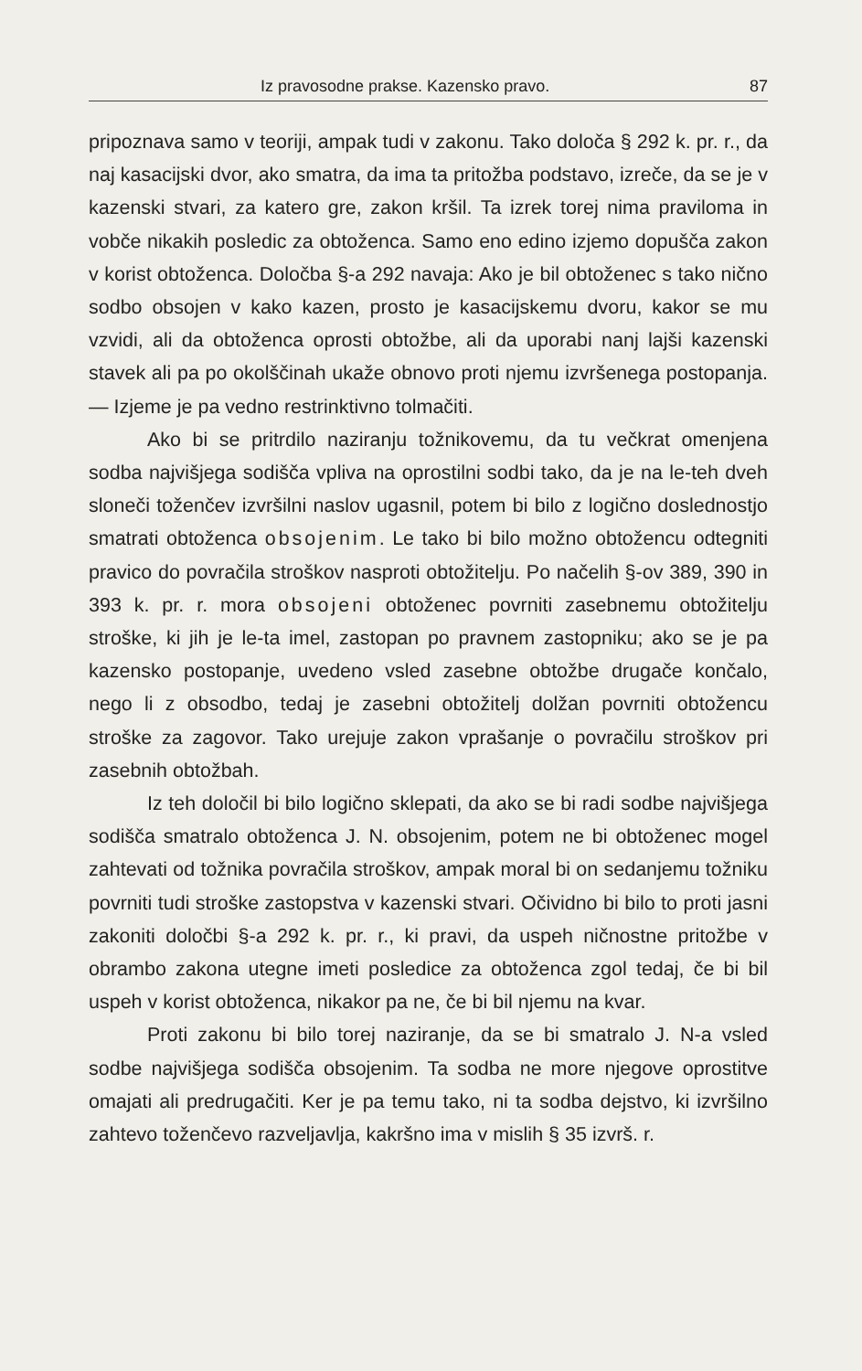Iz pravosodne prakse. Kazensko pravo. 87
pripoznava samo v teoriji, ampak tudi v zakonu. Tako določa § 292 k. pr. r., da naj kasacijski dvor, ako smatra, da ima ta pritožba podstavo, izreče, da se je v kazenski stvari, za katero gre, zakon kršil. Ta izrek torej nima praviloma in vobče nikakih posledic za obtoženca. Samo eno edino izjemo dopušča zakon v korist obtoženca. Določba §-a 292 navaja: Ako je bil obtoženec s tako nično sodbo obsojen v kako kazen, prosto je kasacijskemu dvoru, kakor se mu vzvidi, ali da obtoženca oprosti obtožbe, ali da uporabi nanj lajši kazenski stavek ali pa po okolščinah ukaže obnovo proti njemu izvršenega postopanja. — Izjeme je pa vedno restrinktivno tolmačiti.
Ako bi se pritrdilo naziranju tožnikovemu, da tu večkrat omenjena sodba najvišjega sodišča vpliva na oprostilni sodbi tako, da je na le-teh dveh sloneči tožen­čev izvršilni naslov ugasnil, potem bi bilo z logično doslednostjo smatrati obtoženca obsojenim. Le tako bi bilo možno obtožencu odtegniti pravico do povračila stroškov nasproti obtožitelju. Po načelih §-ov 389, 390 in 393 k. pr. r. mora obsojeni obtoženec povrniti zasebnemu obtožitelju stroške, ki jih je le-ta imel, zastopan po pravnem zastopniku; ako se je pa kazensko postopanje, uvedeno vsled zasebne obtožbe drugače končalo, nego li z obsodbo, tedaj je zasebni obtožitelj dolžan povrniti obtožencu stroške za zagovor. Tako urejuje zakon vprašanje o povračilu stroškov pri zasebnih obtožbah.
Iz teh določil bi bilo logično sklepati, da ako se bi radi sodbe najvišjega sodišča smatralo obtoženca J. N. obsojenim, potem ne bi obtoženec mogel zahtevati od tožnika povračila stroškov, ampak moral bi on sedanjemu tožniku povrniti tudi stroške zastopstva v kazenski stvari. Očividno bi bilo to proti jasni zakoniti določbi §-a 292 k. pr. r., ki pravi, da uspeh ničnostne pritožbe v obrambo zakona utegne imeti posledice za obtoženca zgol tedaj, če bi bil uspeh v korist obtoženca, nikakor pa ne, če bi bil njemu na kvar.
Proti zakonu bi bilo torej naziranje, da se bi smatralo J. N-a vsled sodbe najvišjega sodišča obsojenim. Ta sodba ne more njegove oprostitve omajati ali predrugačiti. Ker je pa temu tako, ni ta sodba dejstvo, ki izvršilno zahtevo tožen­čevo razveljavlja, kakršno ima v mislih § 35 izvrš. r.